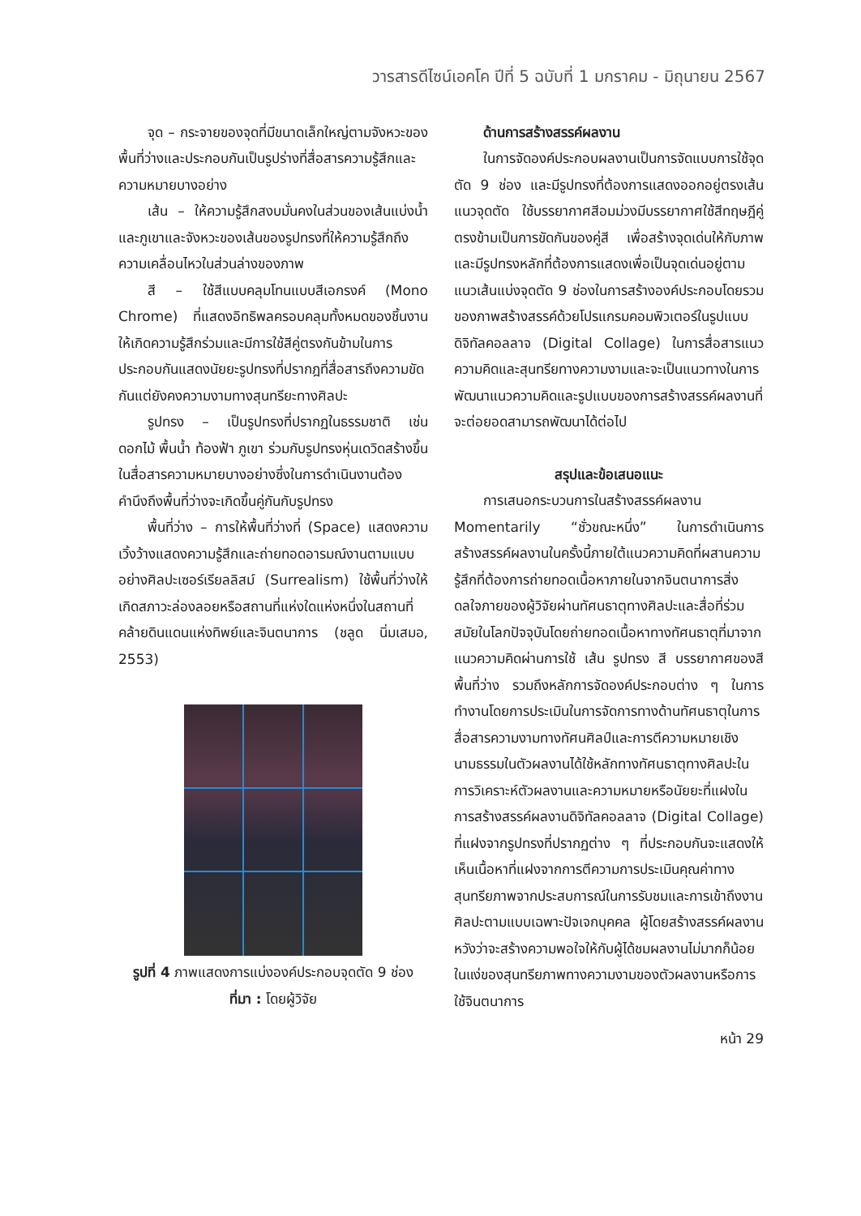วารสารดีไซน์เอคโค ปีที่ 5 ฉบับที่ 1 มกราคม - มิถุนายน 2567
จุด – กระจายของจุดที่มีขนาดเล็กใหญ่ตามจังหวะของพื้นที่ว่างและประกอบกันเป็นรูปร่างที่สื่อสารความรู้สึกและความหมายบางอย่าง
เส้น – ให้ความรู้สึกสงบมั่นคงในส่วนของเส้นแบ่งน้ำและภูเขาและจังหวะของเส้นของรูปทรงที่ให้ความรู้สึกถึงความเคลื่อนไหวในส่วนล่างของภาพ
สี – ใช้สีแบบคลุมโทนแบบสีเอกรงค์ (Mono Chrome) ที่แสดงอิทธิพลครอบคลุมทั้งหมดของชิ้นงานให้เกิดความรู้สึกร่วมและมีการใช้สีคู่ตรงกันข้ามในการประกอบกันแสดงนัยยะรูปทรงที่ปรากฎที่สื่อสารถึงความขัดกันแต่ยังคงความงามทางสุนทรียะทางศิลปะ
รูปทรง – เป็นรูปทรงที่ปรากฏในธรรมชาติ เช่น ดอกไม้ พื้นน้ำ ท้องฟ้า ภูเขา ร่วมกับรูปทรงหุ่นเดวิดสร้างขึ้นในสื่อสารความหมายบางอย่างซึ่งในการดำเนินงานต้องคำนึงถึงพื้นที่ว่างจะเกิดขึ้นคู่กันกับรูปทรง
พื้นที่ว่าง – การให้พื้นที่ว่างที่ (Space) แสดงความเวิ้งว้างแสดงความรู้สึกและถ่ายทอดอารมณ์งานตามแบบอย่างศิลปะเซอร์เรียลลิสม์ (Surrealism) ใช้พื้นที่ว่างให้เกิดสภาวะล่องลอยหรือสถานที่แห่งใดแห่งหนึ่งในสถานที่คล้ายดินแดนแห่งทิพย์และจินตนาการ (ชลูด นิ่มเสมอ, 2553)
รูปที่ 4 ภาพแสดงการแบ่งองค์ประกอบจุดตัด 9 ช่อง
ที่มา : โดยผู้วิจัย
ด้านการสร้างสรรค์ผลงาน
ในการจัดองค์ประกอบผลงานเป็นการจัดแบบการใช้จุดตัด 9 ช่อง และมีรูปทรงที่ต้องการแสดงออกอยู่ตรงเส้นแนวจุดตัด ใช้บรรยากาศสีอมม่วงมีบรรยากาศใช้สีทฤษฎีคู่ตรงข้ามเป็นการขัดกันของคู่สี เพื่อสร้างจุดเด่นให้กับภาพและมีรูปทรงหลักที่ต้องการแสดงเพื่อเป็นจุดเด่นอยู่ตามแนวเส้นแบ่งจุดตัด 9 ช่องในการสร้างองค์ประกอบโดยรวมของภาพสร้างสรรค์ด้วยโปรแกรมคอมพิวเตอร์ในรูปแบบดิจิทัลคอลลาจ (Digital Collage) ในการสื่อสารแนวความคิดและสุนทรียทางความงามและจะเป็นแนวทางในการพัฒนาแนวความคิดและรูปแบบของการสร้างสรรค์ผลงานที่จะต่อยอดสามารถพัฒนาได้ต่อไป
สรุปและข้อเสนอแนะ
การเสนอกระบวนการในสร้างสรรค์ผลงาน Momentarily “ชั่วขณะหนึ่ง” ในการดำเนินการสร้างสรรค์ผลงานในครั้งนี้ภายใต้แนวความคิดที่ผสานความรู้สึกที่ต้องการถ่ายทอดเนื้อหาภายในจากจินตนาการสิ่งดลใจภายของผู้วิจัยผ่านทัศนธาตุทางศิลปะและสื่อที่ร่วมสมัยในโลกปัจจุบันโดยถ่ายทอดเนื้อหาทางทัศนธาตุที่มาจากแนวความคิดผ่านการใช้ เส้น รูปทรง สี บรรยากาศของสี พื้นที่ว่าง รวมถึงหลักการจัดองค์ประกอบต่าง ๆ ในการทำงานโดยการประเมินในการจัดการทางด้านทัศนธาตุในการสื่อสารความงามทางทัศนศิลป์และการตีความหมายเชิงนามธรรมในตัวผลงานได้ใช้หลักทางทัศนธาตุทางศิลปะในการวิเคราะห์ตัวผลงานและความหมายหรือนัยยะที่แฝงในการสร้างสรรค์ผลงานดิจิทัลคอลลาจ (Digital Collage) ที่แฝงจากรูปทรงที่ปรากฏต่าง ๆ ที่ประกอบกันจะแสดงให้เห็นเนื้อหาที่แฝงจากการตีความการประเมินคุณค่าทางสุนทรียภาพจากประสบการณ์ในการรับชมและการเข้าถึงงานศิลปะตามแบบเฉพาะปัจเจกบุคคล ผู้โดยสร้างสรรค์ผลงานหวังว่าจะสร้างความพอใจให้กับผู้ได้ชมผลงานไม่มากก็น้อยในแง่ของสุนทรียภาพทางความงามของตัวผลงานหรือการใช้จินตนาการ
หน้า 29